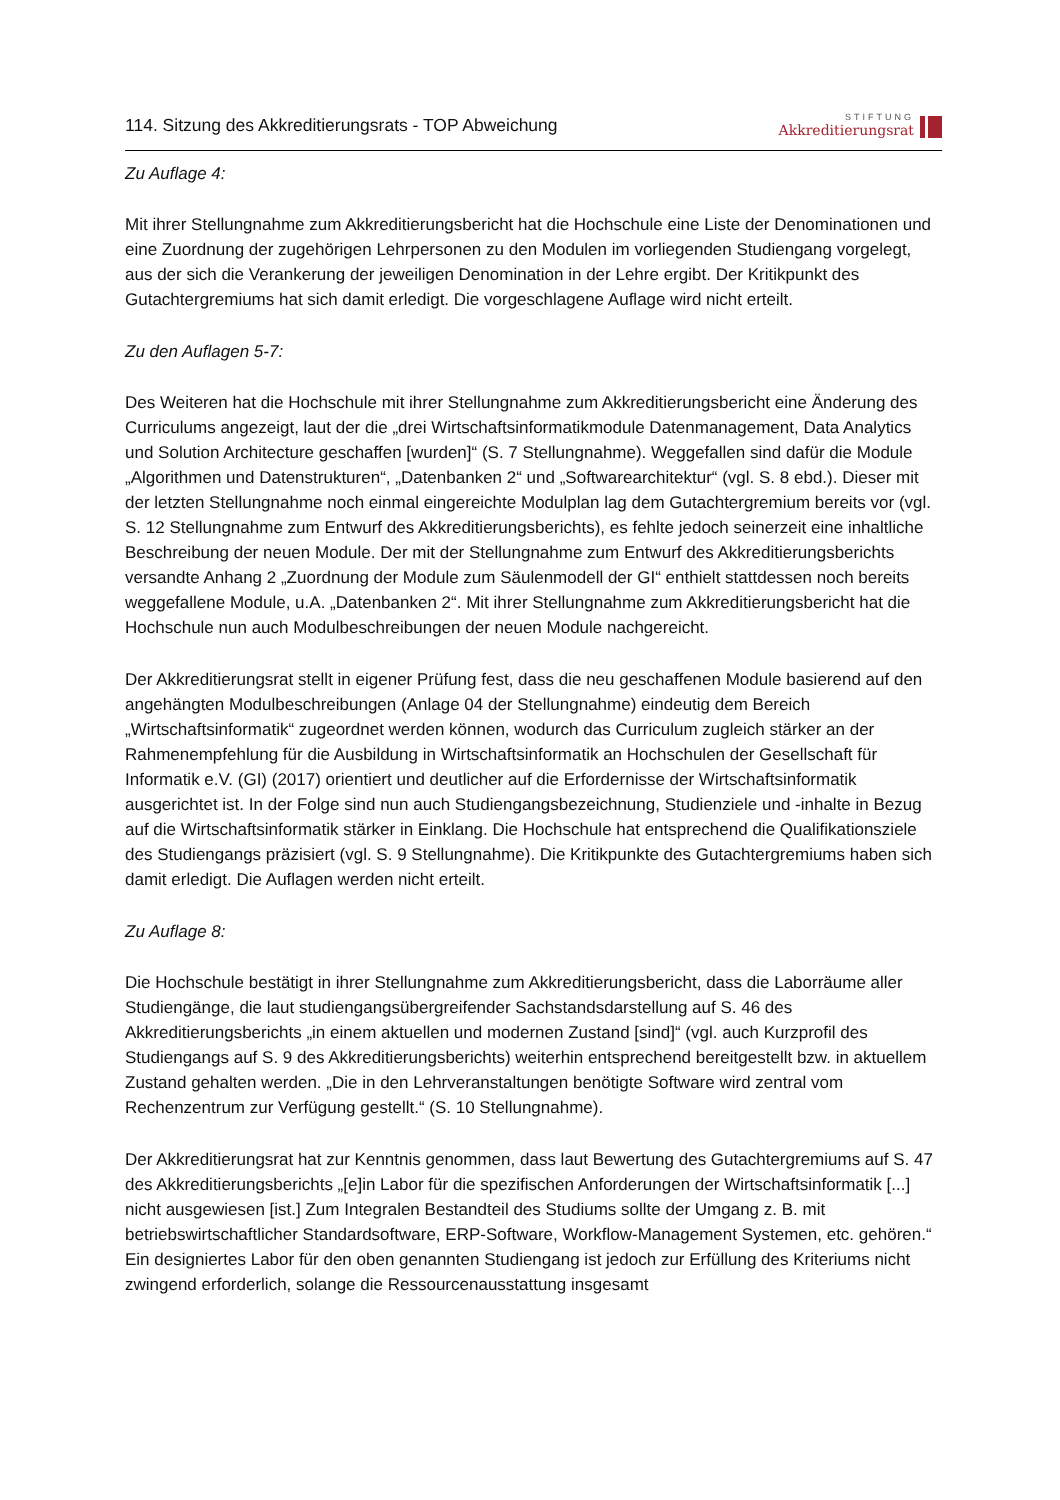114. Sitzung des Akkreditierungsrats - TOP Abweichung
STIFTUNG
Akkreditierungsrat
Zu Auflage 4:
Mit ihrer Stellungnahme zum Akkreditierungsbericht hat die Hochschule eine Liste der Denominationen und eine Zuordnung der zugehörigen Lehrpersonen zu den Modulen im vorliegenden Studiengang vorgelegt, aus der sich die Verankerung der jeweiligen Denomination in der Lehre ergibt. Der Kritikpunkt des Gutachtergremiums hat sich damit erledigt. Die vorgeschlagene Auflage wird nicht erteilt.
Zu den Auflagen 5-7:
Des Weiteren hat die Hochschule mit ihrer Stellungnahme zum Akkreditierungsbericht eine Änderung des Curriculums angezeigt, laut der die „drei Wirtschaftsinformatikmodule Datenmanagement, Data Analytics und Solution Architecture geschaffen [wurden]“ (S. 7 Stellungnahme). Weggefallen sind dafür die Module „Algorithmen und Datenstrukturen“, „Datenbanken 2“ und „Softwarearchitektur“ (vgl. S. 8 ebd.). Dieser mit der letzten Stellungnahme noch einmal eingereichte Modulplan lag dem Gutachtergremium bereits vor (vgl. S. 12 Stellungnahme zum Entwurf des Akkreditierungsberichts), es fehlte jedoch seinerzeit eine inhaltliche Beschreibung der neuen Module. Der mit der Stellungnahme zum Entwurf des Akkreditierungsberichts versandte Anhang 2 „Zuordnung der Module zum Säulenmodell der GI“ enthielt stattdessen noch bereits weggefallene Module, u.A. „Datenbanken 2“. Mit ihrer Stellungnahme zum Akkreditierungsbericht hat die Hochschule nun auch Modulbeschreibungen der neuen Module nachgereicht.
Der Akkreditierungsrat stellt in eigener Prüfung fest, dass die neu geschaffenen Module basierend auf den angehängten Modulbeschreibungen (Anlage 04 der Stellungnahme) eindeutig dem Bereich „Wirtschaftsinformatik“ zugeordnet werden können, wodurch das Curriculum zugleich stärker an der Rahmenempfehlung für die Ausbildung in Wirtschaftsinformatik an Hochschulen der Gesellschaft für Informatik e.V. (GI) (2017) orientiert und deutlicher auf die Erfordernisse der Wirtschaftsinformatik ausgerichtet ist. In der Folge sind nun auch Studiengangsbezeichnung, Studienziele und -inhalte in Bezug auf die Wirtschaftsinformatik stärker in Einklang. Die Hochschule hat entsprechend die Qualifikationsziele des Studiengangs präzisiert (vgl. S. 9 Stellungnahme). Die Kritikpunkte des Gutachtergremiums haben sich damit erledigt. Die Auflagen werden nicht erteilt.
Zu Auflage 8:
Die Hochschule bestätigt in ihrer Stellungnahme zum Akkreditierungsbericht, dass die Laborräume aller Studiengänge, die laut studiengangsübergreifender Sachstandsdarstellung auf S. 46 des Akkreditierungsberichts „in einem aktuellen und modernen Zustand [sind]“ (vgl. auch Kurzprofil des Studiengangs auf S. 9 des Akkreditierungsberichts) weiterhin entsprechend bereitgestellt bzw. in aktuellem Zustand gehalten werden. „Die in den Lehrveranstaltungen benötigte Software wird zentral vom Rechenzentrum zur Verfügung gestellt.“ (S. 10 Stellungnahme).
Der Akkreditierungsrat hat zur Kenntnis genommen, dass laut Bewertung des Gutachtergremiums auf S. 47 des Akkreditierungsberichts „[e]in Labor für die spezifischen Anforderungen der Wirtschaftsinformatik [...] nicht ausgewiesen [ist.] Zum Integralen Bestandteil des Studiums sollte der Umgang z. B. mit betriebswirtschaftlicher Standardsoftware, ERP-Software, Workflow-Management Systemen, etc. gehören.“ Ein designiertes Labor für den oben genannten Studiengang ist jedoch zur Erfüllung des Kriteriums nicht zwingend erforderlich, solange die Ressourcenausstattung insgesamt